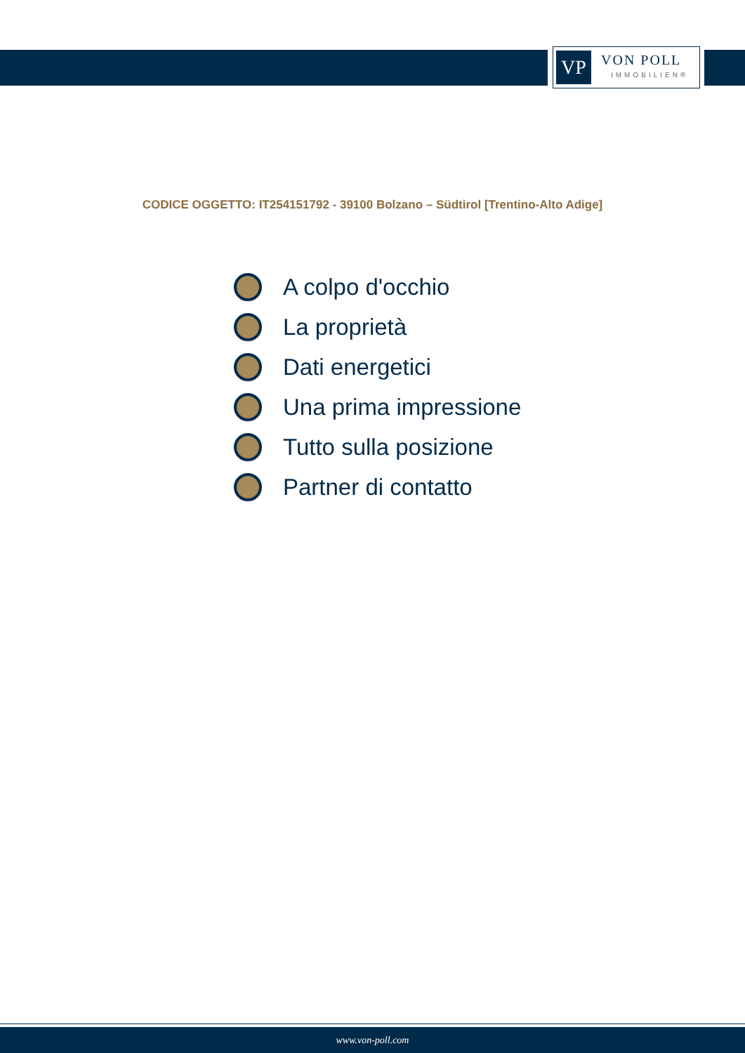VP
VON POLL
IMMOBILIEN®
CODICE OGGETTO: IT254151792 - 39100 Bolzano – Südtirol [Trentino-Alto Adige]
A colpo d'occhio
La proprietà
Dati energetici
Una prima impressione
Tutto sulla posizione
Partner di contatto
www.von-poll.com